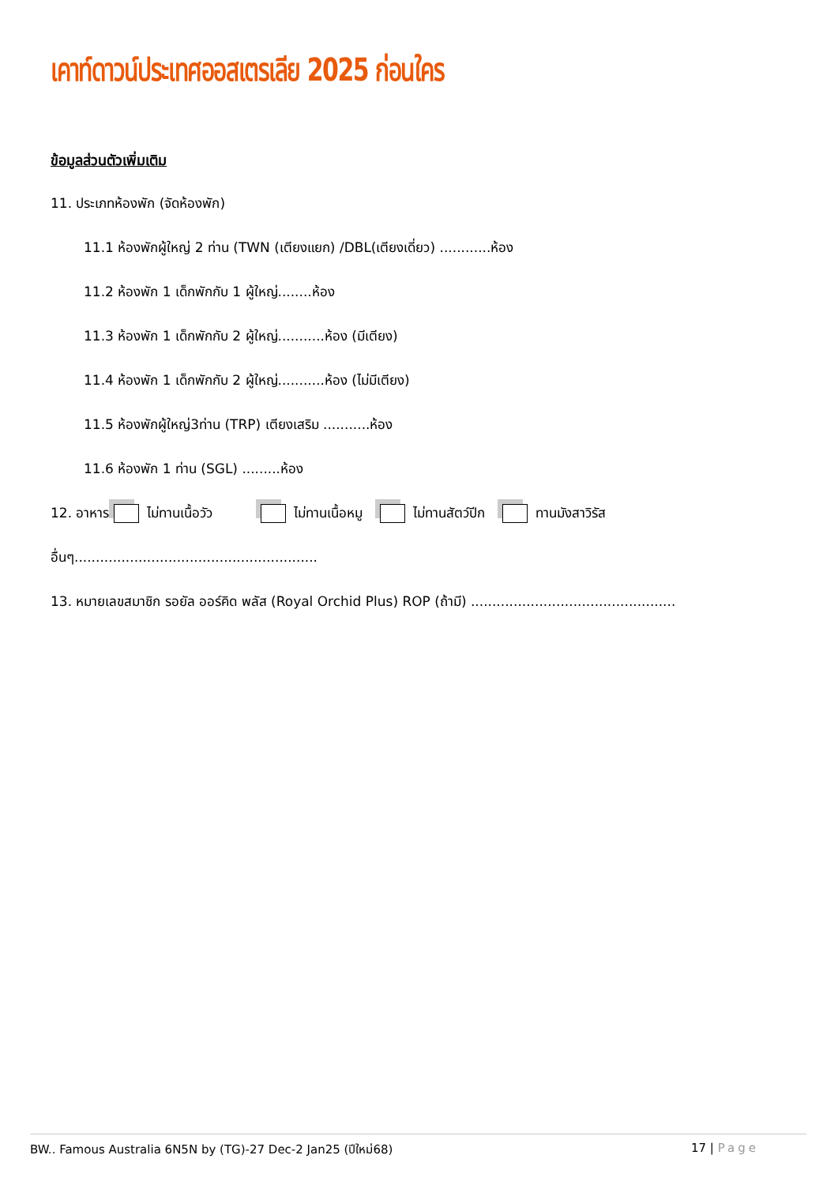เคาท์ดาวน์ประเทศออสเตรเลีย 2025 ก่อนใคร
ข้อมูลส่วนตัวเพิ่มเติม
11. ประเภทห้องพัก (จัดห้องพัก)
11.1 ห้องพักผู้ใหญ่ 2 ท่าน (TWN (เตียงแยก) /DBL(เตียงเดี่ยว) ............ห้อง
11.2 ห้องพัก 1 เด็กพักกับ 1 ผู้ใหญ่........ห้อง
11.3 ห้องพัก 1 เด็กพักกับ 2 ผู้ใหญ่...........ห้อง (มีเตียง)
11.4 ห้องพัก 1 เด็กพักกับ 2 ผู้ใหญ่...........ห้อง (ไม่มีเตียง)
11.5 ห้องพักผู้ใหญ่3ท่าน (TRP) เตียงเสริม ...........ห้อง
11.6 ห้องพัก 1 ท่าน (SGL) .........ห้อง
12. อาหาร ไม่ทานเนื้อวัว ไม่ทานเนื้อหมู ไม่ทานสัตว์ปีก ทานมังสาวิรัส
อื่นๆ.........................................................
13. หมายเลขสมาชิก รอยัล ออร์คิด พลัส (Royal Orchid Plus) ROP (ถ้ามี) ................................................
BW.. Famous Australia 6N5N by (TG)-27 Dec-2 Jan25 (ปีใหม่68) 17 | Page